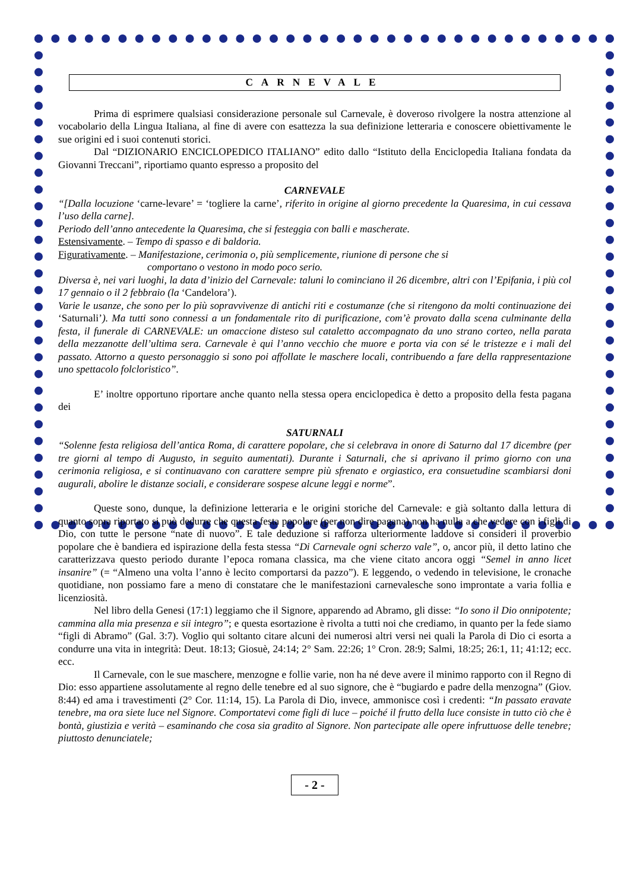CARNEVALE
Prima di esprimere qualsiasi considerazione personale sul Carnevale, è doveroso rivolgere la nostra attenzione al vocabolario della Lingua Italiana, al fine di avere con esattezza la sua definizione letteraria e conoscere obiettivamente le sue origini ed i suoi contenuti storici.
Dal “DIZIONARIO ENCICLOPEDICO ITALIANO” edito dallo “Istituto della Enciclopedia Italiana fondata da Giovanni Treccani”, riportiamo quanto espresso a proposito del
CARNEVALE
“[Dalla locuzione ‘carne-levare’ = ‘togliere la carne’, riferito in origine al giorno precedente la Quaresima, in cui cessava l’uso della carne].
Periodo dell’anno antecedente la Quaresima, che si festeggia con balli e mascherate.
Estensivamente. – Tempo di spasso e di baldoria.
Figurativamente. – Manifestazione, cerimonia o, più semplicemente, riunione di persone che si
comportano o vestono in modo poco serio.
Diversa è, nei vari luoghi, la data d’inizio del Carnevale: taluni lo cominciano il 26 dicembre, altri con l’Epifania, i più col 17 gennaio o il 2 febbraio (la ‘Candelora’).
Varie le usanze, che sono per lo più sopravvivenze di antichi riti e costumanze (che si ritengono da molti continuazione dei ‘Saturnali’). Ma tutti sono connessi a un fondamentale rito di purificazione, com’è provato dalla scena culminante della festa, il funerale di CARNEVALE: un omaccione disteso sul cataletto accompagnato da uno strano corteo, nella parata della mezzanotte dell’ultima sera. Carnevale è qui l’anno vecchio che muore e porta via con sé le tristezze e i mali del passato. Attorno a questo personaggio si sono poi affollate le maschere locali, contribuendo a fare della rappresentazione uno spettacolo folcloristico”.
E’ inoltre opportuno riportare anche quanto nella stessa opera enciclopedica è detto a proposito della festa pagana dei
SATURNALI
“Solenne festa religiosa dell’antica Roma, di carattere popolare, che si celebrava in onore di Saturno dal 17 dicembre (per tre giorni al tempo di Augusto, in seguito aumentati). Durante i Saturnali, che si aprivano il primo giorno con una cerimonia religiosa, e si continuavano con carattere sempre più sfrenato e orgiastico, era consuetudine scambiarsi doni augurali, abolire le distanze sociali, e considerare sospese alcune leggi e norme”.
Queste sono, dunque, la definizione letteraria e le origini storiche del Carnevale: e già soltanto dalla lettura di quanto sopra riportato si può dedurre che questa festa popolare (per non dire pagana) non ha nulla a che vedere con i figli di Dio, con tutte le persone “nate di nuovo”. E tale deduzione si rafforza ulteriormente laddove si consideri il proverbio popolare che è bandiera ed ispirazione della festa stessa “Di Carnevale ogni scherzo vale”, o, ancor più, il detto latino che caratterizzava questo periodo durante l’epoca romana classica, ma che viene citato ancora oggi “Semel in anno licet insanire” (= “Almeno una volta l’anno è lecito comportarsi da pazzo”). E leggendo, o vedendo in televisione, le cronache quotidiane, non possiamo fare a meno di constatare che le manifestazioni carnevalesche sono improntate a varia follia e licenziosità.
Nel libro della Genesi (17:1) leggiamo che il Signore, apparendo ad Abramo, gli disse: “Io sono il Dio onnipotente; cammina alla mia presenza e sii integro”; e questa esortazione è rivolta a tutti noi che crediamo, in quanto per la fede siamo “figli di Abramo” (Gal. 3:7). Voglio qui soltanto citare alcuni dei numerosi altri versi nei quali la Parola di Dio ci esorta a condurre una vita in integrità: Deut. 18:13; Giosuè, 24:14; 2° Sam. 22:26; 1° Cron. 28:9; Salmi, 18:25; 26:1, 11; 41:12; ecc. ecc.
Il Carnevale, con le sue maschere, menzogne e follie varie, non ha né deve avere il minimo rapporto con il Regno di Dio: esso appartiene assolutamente al regno delle tenebre ed al suo signore, che è “bugiardo e padre della menzogna” (Giov. 8:44) ed ama i travestimenti (2° Cor. 11:14, 15). La Parola di Dio, invece, ammonisce così i credenti: “In passato eravate tenebre, ma ora siete luce nel Signore. Comportatevi come figli di luce – poiché il frutto della luce consiste in tutto ciò che è bontà, giustizia e verità – esaminando che cosa sia gradito al Signore. Non partecipate alle opere infruttuose delle tenebre; piuttosto denunciatele;
- 2 -